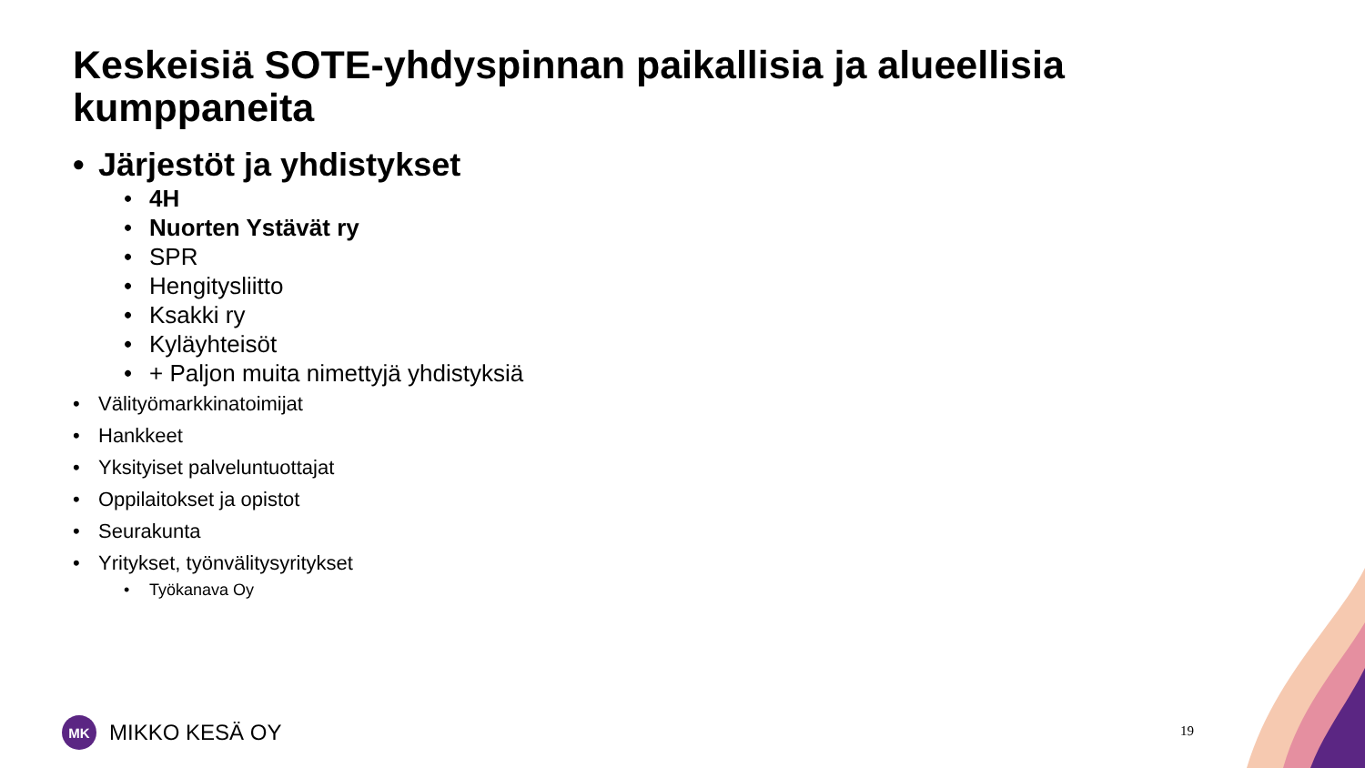Keskeisiä SOTE-yhdyspinnan paikallisia ja alueellisia kumppaneita
• Järjestöt ja yhdistykset
• 4H
• Nuorten Ystävät ry
• SPR
• Hengitysliitto
• Ksakki ry
• Kyläyhteisöt
• + Paljon muita nimettyjä yhdistyksiä
• Välityömarkkinatoimijat
• Hankkeet
• Yksityiset palveluntuottajat
• Oppilaitokset ja opistot
• Seurakunta
• Yritykset, työnvälitysyritykset
• Työkanava Oy
MK
MIKKO KESÄ OY
19